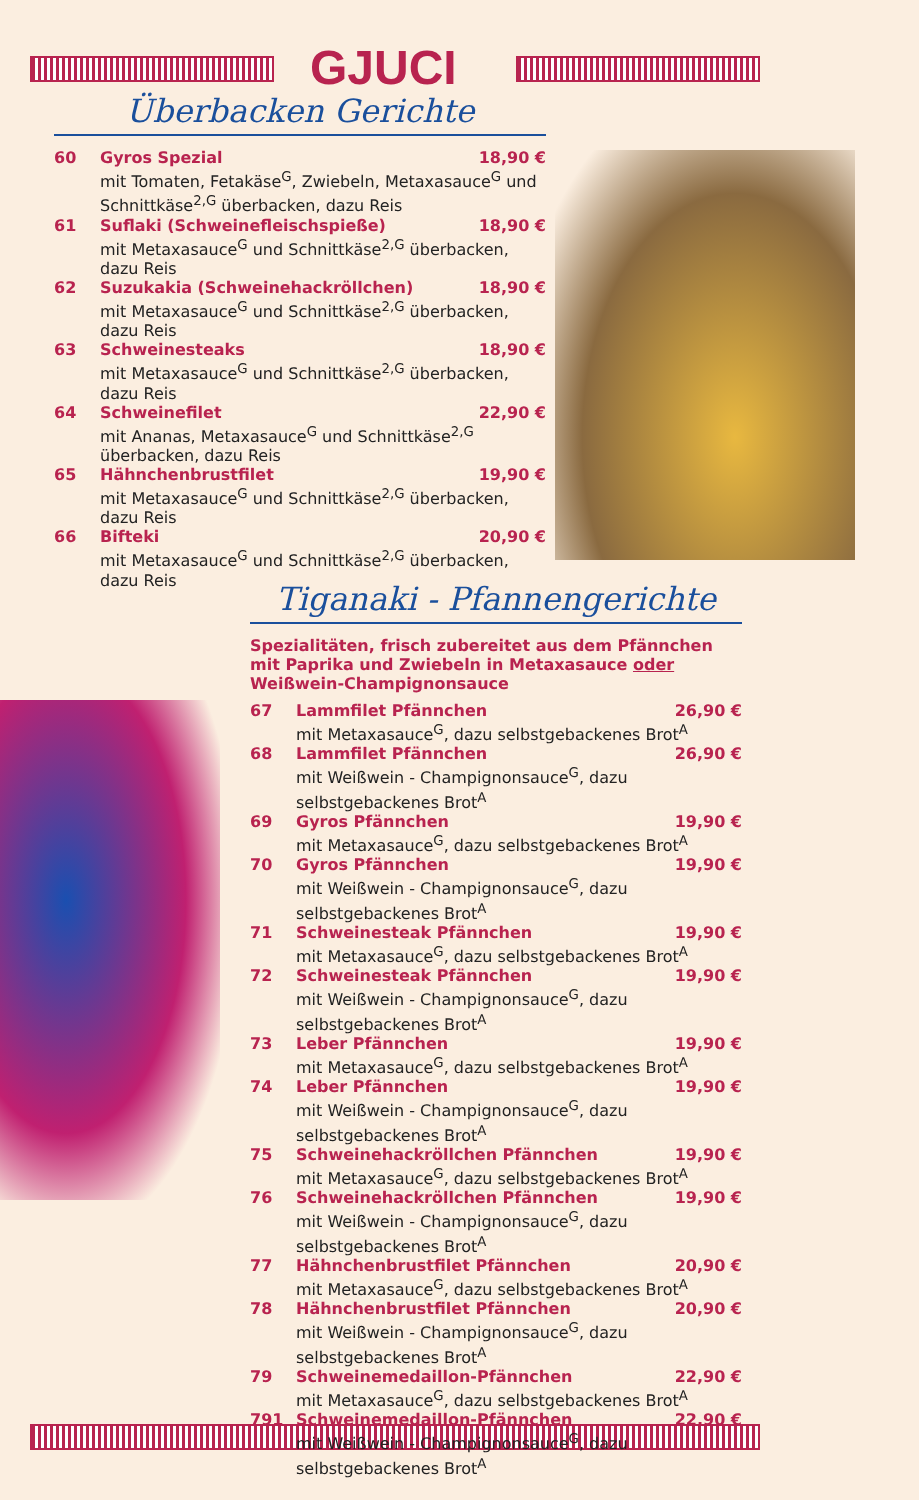GJUCI
Überbacken Gerichte
| 60 | Gyros Spezial | 18,90 € |
| | mit Tomaten, Fetakäse<sup>G</sup>, Zwiebeln, Metaxasauce<sup>G</sup> und Schnittkäse<sup>2,G</sup> überbacken, dazu Reis | |
| 61 | Suflaki (Schweinefleischspieße) | 18,90 € |
| | mit Metaxasauce<sup>G</sup> und Schnittkäse<sup>2,G</sup> überbacken, dazu Reis | |
| 62 | Suzukakia (Schweinehackröllchen) | 18,90 € |
| | mit Metaxasauce<sup>G</sup> und Schnittkäse<sup>2,G</sup> überbacken, dazu Reis | |
| 63 | Schweinesteaks | 18,90 € |
| | mit Metaxasauce<sup>G</sup> und Schnittkäse<sup>2,G</sup> überbacken, dazu Reis | |
| 64 | Schweinefilet | 22,90 € |
| | mit Ananas, Metaxasauce<sup>G</sup> und Schnittkäse<sup>2,G</sup> überbacken, dazu Reis | |
| 65 | Hähnchenbrustfilet | 19,90 € |
| | mit Metaxasauce<sup>G</sup> und Schnittkäse<sup>2,G</sup> überbacken, dazu Reis | |
| 66 | Bifteki | 20,90 € |
| | mit Metaxasauce<sup>G</sup> und Schnittkäse<sup>2,G</sup> überbacken, dazu Reis | |
Tiganaki - Pfannengerichte
Spezialitäten, frisch zubereitet aus dem Pfännchen mit Paprika und Zwiebeln in Metaxasauce oder Weißwein-Champignonsauce
| 67 | Lammfilet Pfännchen | 26,90 € |
| | mit Metaxasauce<sup>G</sup>, dazu selbstgebackenes Brot<sup>A</sup> | |
| 68 | Lammfilet Pfännchen | 26,90 € |
| | mit Weißwein - Champignonsauce<sup>G</sup>, dazu selbstgebackenes Brot<sup>A</sup> | |
| 69 | Gyros Pfännchen | 19,90 € |
| | mit Metaxasauce<sup>G</sup>, dazu selbstgebackenes Brot<sup>A</sup> | |
| 70 | Gyros Pfännchen | 19,90 € |
| | mit Weißwein - Champignonsauce<sup>G</sup>, dazu selbstgebackenes Brot<sup>A</sup> | |
| 71 | Schweinesteak Pfännchen | 19,90 € |
| | mit Metaxasauce<sup>G</sup>, dazu selbstgebackenes Brot<sup>A</sup> | |
| 72 | Schweinesteak Pfännchen | 19,90 € |
| | mit Weißwein - Champignonsauce<sup>G</sup>, dazu selbstgebackenes Brot<sup>A</sup> | |
| 73 | Leber Pfännchen | 19,90 € |
| | mit Metaxasauce<sup>G</sup>, dazu selbstgebackenes Brot<sup>A</sup> | |
| 74 | Leber Pfännchen | 19,90 € |
| | mit Weißwein - Champignonsauce<sup>G</sup>, dazu selbstgebackenes Brot<sup>A</sup> | |
| 75 | Schweinehackröllchen Pfännchen | 19,90 € |
| | mit Metaxasauce<sup>G</sup>, dazu selbstgebackenes Brot<sup>A</sup> | |
| 76 | Schweinehackröllchen Pfännchen | 19,90 € |
| | mit Weißwein - Champignonsauce<sup>G</sup>, dazu selbstgebackenes Brot<sup>A</sup> | |
| 77 | Hähnchenbrustfilet Pfännchen | 20,90 € |
| | mit Metaxasauce<sup>G</sup>, dazu selbstgebackenes Brot<sup>A</sup> | |
| 78 | Hähnchenbrustfilet Pfännchen | 20,90 € |
| | mit Weißwein - Champignonsauce<sup>G</sup>, dazu selbstgebackenes Brot<sup>A</sup> | |
| 79 | Schweinemedaillon-Pfännchen | 22,90 € |
| | mit Metaxasauce<sup>G</sup>, dazu selbstgebackenes Brot<sup>A</sup> | |
| 791 | Schweinemedaillon-Pfännchen | 22,90 € |
| | mit Weißwein - Champignonsauce<sup>G</sup>, dazu selbstgebackenes Brot<sup>A</sup> | |